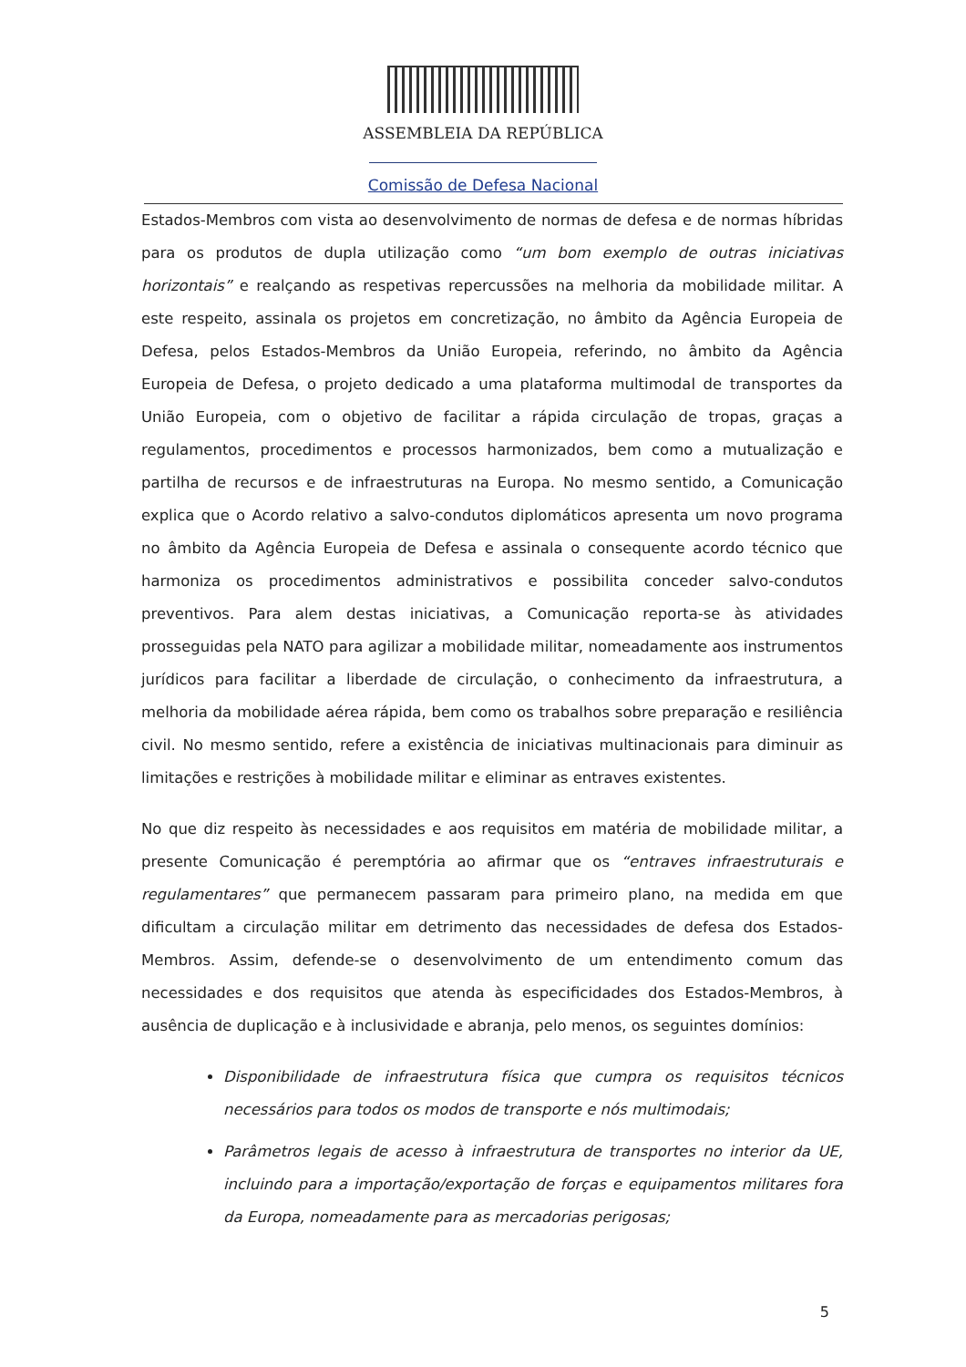ASSEMBLEIA DA REPÚBLICA
Comissão de Defesa Nacional
Estados-Membros com vista ao desenvolvimento de normas de defesa e de normas híbridas para os produtos de dupla utilização como “um bom exemplo de outras iniciativas horizontais” e realçando as respetivas repercussões na melhoria da mobilidade militar. A este respeito, assinala os projetos em concretização, no âmbito da Agência Europeia de Defesa, pelos Estados-Membros da União Europeia, referindo, no âmbito da Agência Europeia de Defesa, o projeto dedicado a uma plataforma multimodal de transportes da União Europeia, com o objetivo de facilitar a rápida circulação de tropas, graças a regulamentos, procedimentos e processos harmonizados, bem como a mutualização e partilha de recursos e de infraestruturas na Europa. No mesmo sentido, a Comunicação explica que o Acordo relativo a salvo-condutos diplomáticos apresenta um novo programa no âmbito da Agência Europeia de Defesa e assinala o consequente acordo técnico que harmoniza os procedimentos administrativos e possibilita conceder salvo-condutos preventivos. Para alem destas iniciativas, a Comunicação reporta-se às atividades prosseguidas pela NATO para agilizar a mobilidade militar, nomeadamente aos instrumentos jurídicos para facilitar a liberdade de circulação, o conhecimento da infraestrutura, a melhoria da mobilidade aérea rápida, bem como os trabalhos sobre preparação e resiliência civil. No mesmo sentido, refere a existência de iniciativas multinacionais para diminuir as limitações e restrições à mobilidade militar e eliminar as entraves existentes.
No que diz respeito às necessidades e aos requisitos em matéria de mobilidade militar, a presente Comunicação é peremptória ao afirmar que os “entraves infraestruturais e regulamentares” que permanecem passaram para primeiro plano, na medida em que dificultam a circulação militar em detrimento das necessidades de defesa dos Estados-Membros. Assim, defende-se o desenvolvimento de um entendimento comum das necessidades e dos requisitos que atenda às especificidades dos Estados-Membros, à ausência de duplicação e à inclusividade e abranja, pelo menos, os seguintes domínios:
Disponibilidade de infraestrutura física que cumpra os requisitos técnicos necessários para todos os modos de transporte e nós multimodais;
Parâmetros legais de acesso à infraestrutura de transportes no interior da UE, incluindo para a importação/exportação de forças e equipamentos militares fora da Europa, nomeadamente para as mercadorias perigosas;
5